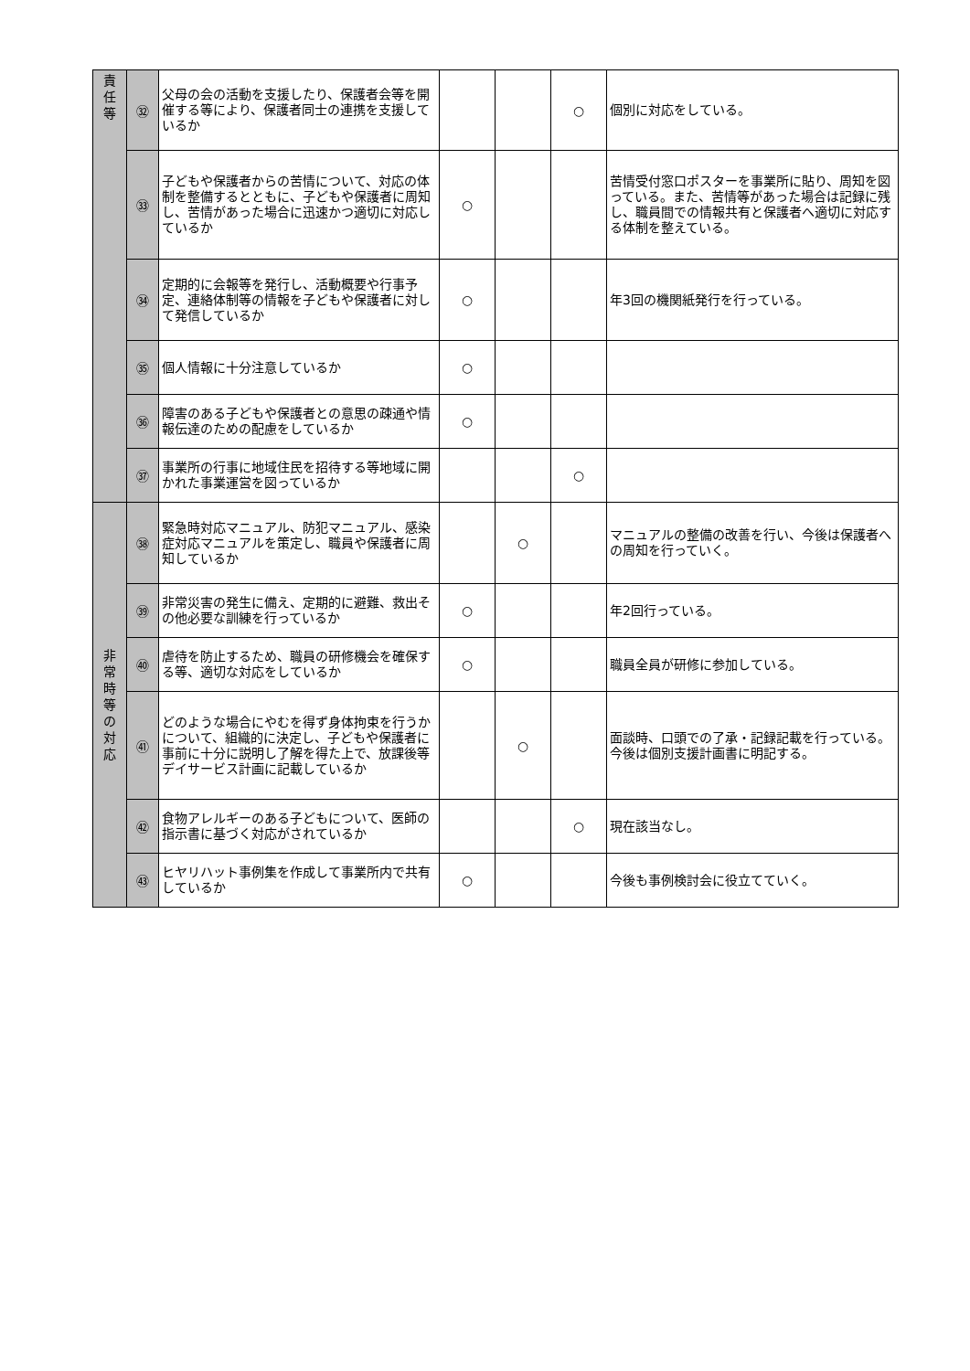| 責 任 等 | ㉜ | 父母の会の活動を支援したり、保護者会等を開催する等により、保護者同士の連携を支援しているか | | | ○ | 個別に対応をしている。 |
| | ㉝ | 子どもや保護者からの苦情について、対応の体制を整備するとともに、子どもや保護者に周知し、苦情があった場合に迅速かつ適切に対応しているか | ○ | | | 苦情受付窓口ポスターを事業所に貼り、周知を図っている。また、苦情等があった場合は記録に残し、職員間での情報共有と保護者へ適切に対応する体制を整えている。 |
| | ㉞ | 定期的に会報等を発行し、活動概要や行事予定、連絡体制等の情報を子どもや保護者に対して発信しているか | ○ | | | 年3回の機関紙発行を行っている。 |
| | ㉟ | 個人情報に十分注意しているか | ○ | | | |
| | ㊱ | 障害のある子どもや保護者との意思の疎通や情報伝達のための配慮をしているか | ○ | | | |
| | ㊲ | 事業所の行事に地域住民を招待する等地域に開かれた事業運営を図っているか | | | ○ | |
| 非 常 時 等 の 対 応 | ㊳ | 緊急時対応マニュアル、防犯マニュアル、感染症対応マニュアルを策定し、職員や保護者に周知しているか | | ○ | | マニュアルの整備の改善を行い、今後は保護者への周知を行っていく。 |
| | ㊴ | 非常災害の発生に備え、定期的に避難、救出その他必要な訓練を行っているか | ○ | | | 年2回行っている。 |
| | ㊵ | 虐待を防止するため、職員の研修機会を確保する等、適切な対応をしているか | ○ | | | 職員全員が研修に参加している。 |
| | ㊶ | どのような場合にやむを得ず身体拘束を行うかについて、組織的に決定し、子どもや保護者に事前に十分に説明し了解を得た上で、放課後等デイサービス計画に記載しているか | | ○ | | 面談時、口頭での了承・記録記載を行っている。今後は個別支援計画書に明記する。 |
| | ㊷ | 食物アレルギーのある子どもについて、医師の指示書に基づく対応がされているか | | | ○ | 現在該当なし。 |
| | ㊸ | ヒヤリハット事例集を作成して事業所内で共有しているか | ○ | | | 今後も事例検討会に役立てていく。 |